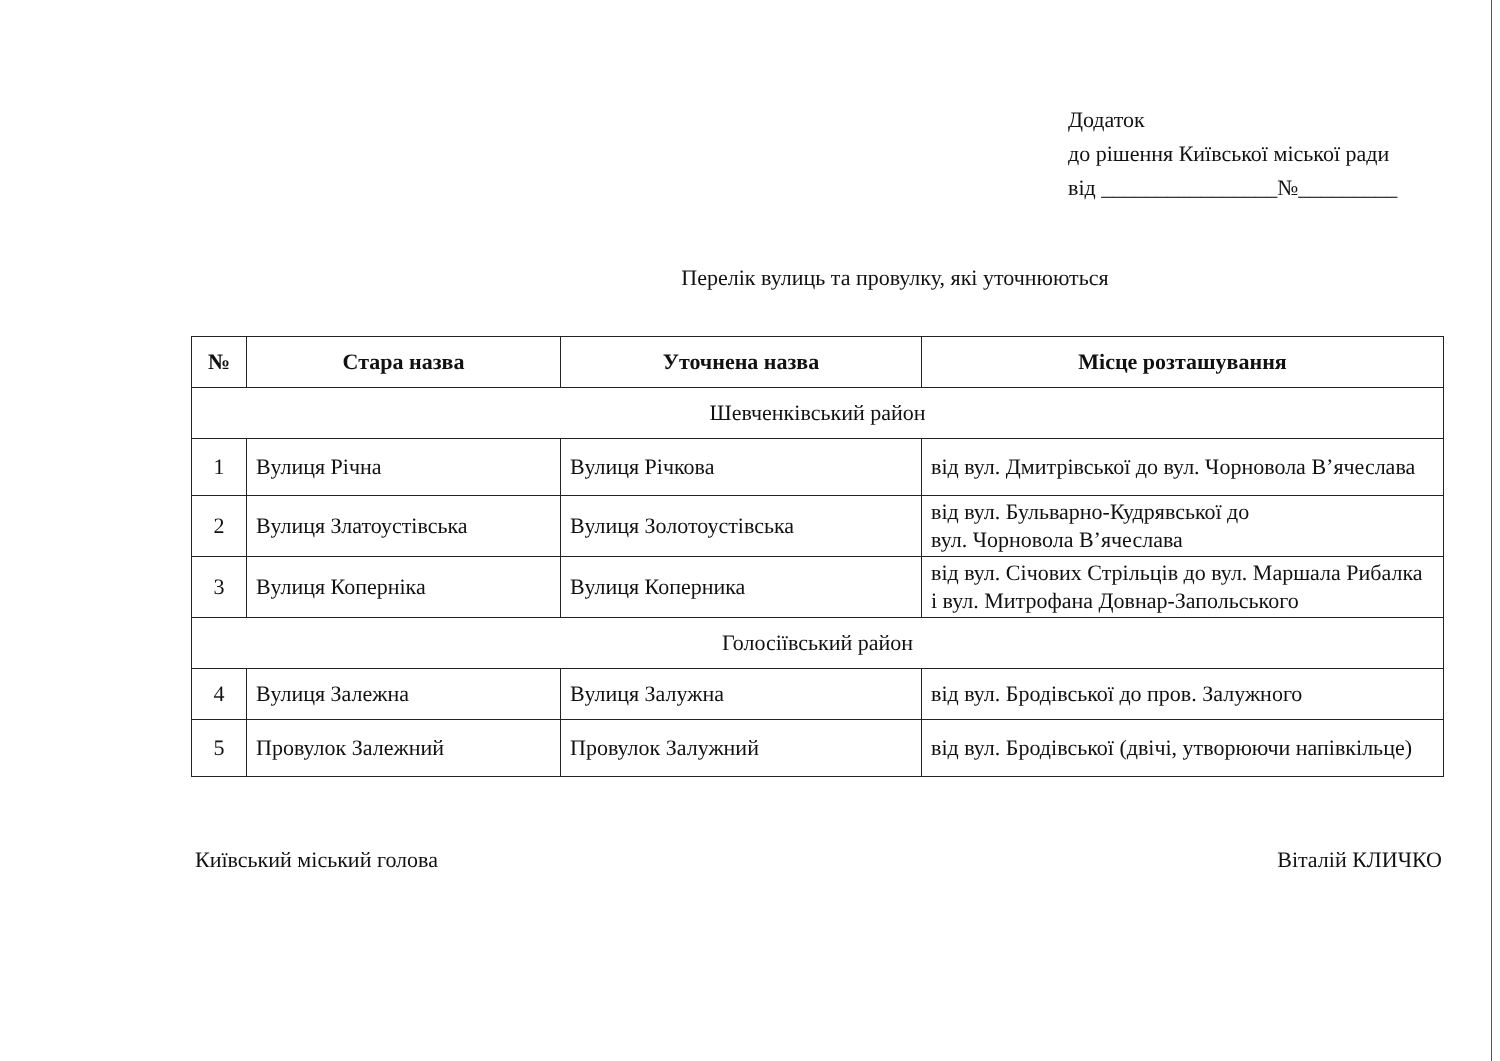Додаток
до рішення Київської міської ради
від ________________№_________
Перелік вулиць та провулку, які уточнюються
| № | Стара назва | Уточнена назва | Місце розташування |
| --- | --- | --- | --- |
| Шевченківський район | | | |
| 1 | Вулиця Річна | Вулиця Річкова | від вул. Дмитрівської до вул. Чорновола В’ячеслава |
| 2 | Вулиця Златоустівська | Вулиця Золотоустівська | від вул. Бульварно-Кудрявської до вул. Чорновола В’ячеслава |
| 3 | Вулиця Коперніка | Вулиця Коперника | від вул. Січових Стрільців до вул. Маршала Рибалка і вул. Митрофана Довнар-Запольського |
| Голосіївський район | | | |
| 4 | Вулиця Залежна | Вулиця Залужна | від вул. Бродівської до пров. Залужного |
| 5 | Провулок Залежний | Провулок Залужний | від вул. Бродівської (двічі, утворюючи напівкільце) |
Київський міський голова Віталій КЛИЧКО